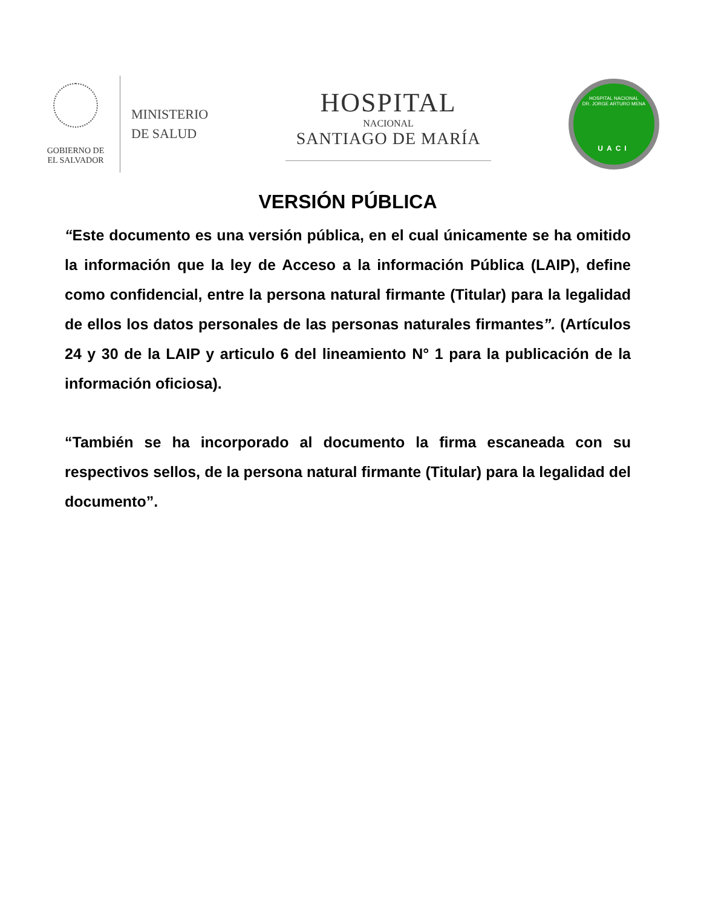GOBIERNO DE
EL SALVADOR
MINISTERIO
DE SALUD
HOSPITAL
NACIONAL
SANTIAGO DE MARÍA
HOSPITAL NACIONAL
DR. JORGE ARTURO MENA
UACI
VERSIÓN PÚBLICA
“Este documento es una versión pública, en el cual únicamente se ha omitido la información que la ley de Acceso a la información Pública (LAIP), define como confidencial, entre la persona natural firmante (Titular) para la legalidad de ellos los datos personales de las personas naturales firmantes”. (Artículos 24 y 30 de la LAIP y articulo 6 del lineamiento N° 1 para la publicación de la información oficiosa).
“También se ha incorporado al documento la firma escaneada con su respectivos sellos, de la persona natural firmante (Titular) para la legalidad del documento”.